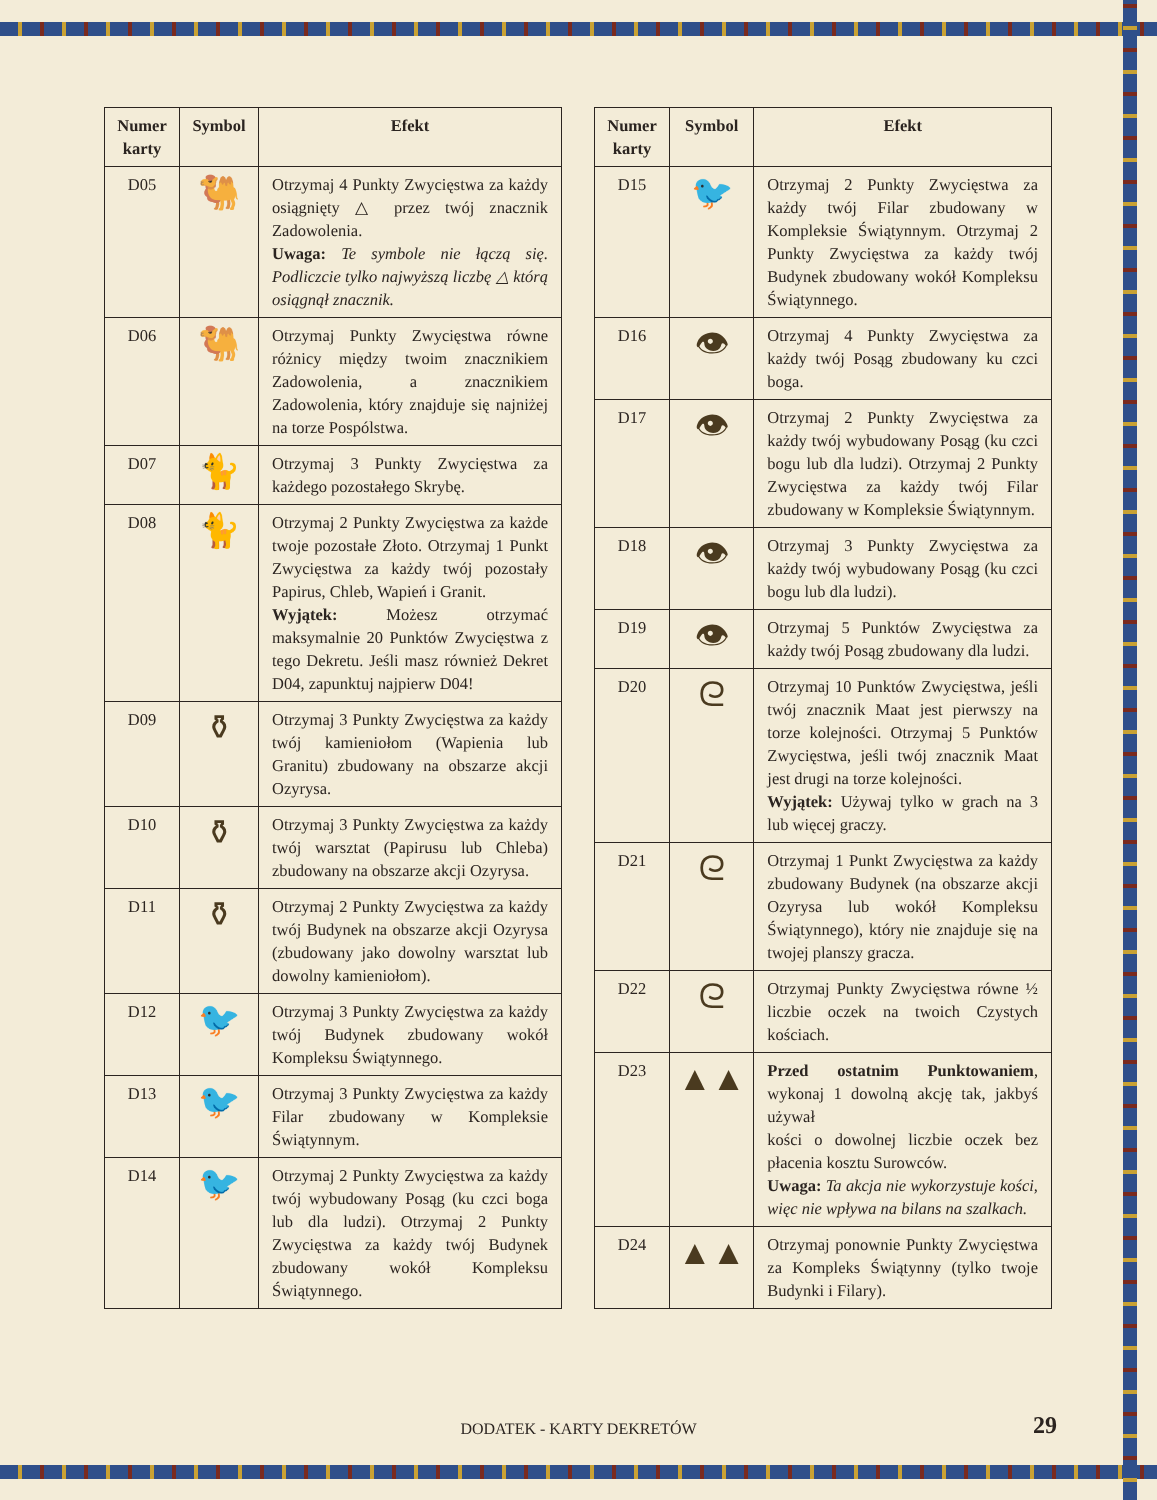| Numer karty | Symbol | Efekt |
| --- | --- | --- |
| D05 | 🐫 | Otrzymaj 4 Punkty Zwycięstwa za każdy osiągnięty △ przez twój znacznik Zadowolenia. Uwaga: Te symbole nie łączą się. Podliczcie tylko najwyższą liczbę △ którą osiągnął znacznik. |
| D06 | 🐫 | Otrzymaj Punkty Zwycięstwa równe różnicy między twoim znacznikiem Zadowolenia, a znacznikiem Zadowolenia, który znajduje się najniżej na torze Pospólstwa. |
| D07 | 🐈 | Otrzymaj 3 Punkty Zwycięstwa za każdego pozostałego Skrybę. |
| D08 | 🐈 | Otrzymaj 2 Punkty Zwycięstwa za każde twoje pozostałe Złoto. Otrzymaj 1 Punkt Zwycięstwa za każdy twój pozostały Papirus, Chleb, Wapień i Granit. Wyjątek: Możesz otrzymać maksymalnie 20 Punktów Zwycięstwa z tego Dekretu. Jeśli masz również Dekret D04, zapunktuj najpierw D04! |
| D09 | ⚱ | Otrzymaj 3 Punkty Zwycięstwa za każdy twój kamieniołom (Wapienia lub Granitu) zbudowany na obszarze akcji Ozyrysa. |
| D10 | ⚱ | Otrzymaj 3 Punkty Zwycięstwa za każdy twój warsztat (Papirusu lub Chleba) zbudowany na obszarze akcji Ozyrysa. |
| D11 | ⚱ | Otrzymaj 2 Punkty Zwycięstwa za każdy twój Budynek na obszarze akcji Ozyrysa (zbudowany jako dowolny warsztat lub dowolny kamieniołom). |
| D12 | 🐦 | Otrzymaj 3 Punkty Zwycięstwa za każdy twój Budynek zbudowany wokół Kompleksu Świątynnego. |
| D13 | 🐦 | Otrzymaj 3 Punkty Zwycięstwa za każdy Filar zbudowany w Kompleksie Świątynnym. |
| D14 | 🐦 | Otrzymaj 2 Punkty Zwycięstwa za każdy twój wybudowany Posąg (ku czci boga lub dla ludzi). Otrzymaj 2 Punkty Zwycięstwa za każdy twój Budynek zbudowany wokół Kompleksu Świątynnego. |
| Numer karty | Symbol | Efekt |
| --- | --- | --- |
| D15 | 🐦 | Otrzymaj 2 Punkty Zwycięstwa za każdy twój Filar zbudowany w Kompleksie Świątynnym. Otrzymaj 2 Punkty Zwycięstwa za każdy twój Budynek zbudowany wokół Kompleksu Świątynnego. |
| D16 | 👁 | Otrzymaj 4 Punkty Zwycięstwa za każdy twój Posąg zbudowany ku czci boga. |
| D17 | 👁 | Otrzymaj 2 Punkty Zwycięstwa za każdy twój wybudowany Posąg (ku czci bogu lub dla ludzi). Otrzymaj 2 Punkty Zwycięstwa za każdy twój Filar zbudowany w Kompleksie Świątynnym. |
| D18 | 👁 | Otrzymaj 3 Punkty Zwycięstwa za każdy twój wybudowany Posąg (ku czci bogu lub dla ludzi). |
| D19 | 👁 | Otrzymaj 5 Punktów Zwycięstwa za każdy twój Posąg zbudowany dla ludzi. |
| D20 | ᘓ | Otrzymaj 10 Punktów Zwycięstwa, jeśli twój znacznik Maat jest pierwszy na torze kolejności. Otrzymaj 5 Punktów Zwycięstwa, jeśli twój znacznik Maat jest drugi na torze kolejności. Wyjątek: Używaj tylko w grach na 3 lub więcej graczy. |
| D21 | ᘓ | Otrzymaj 1 Punkt Zwycięstwa za każdy zbudowany Budynek (na obszarze akcji Ozyrysa lub wokół Kompleksu Świątynnego), który nie znajduje się na twojej planszy gracza. |
| D22 | ᘓ | Otrzymaj Punkty Zwycięstwa równe ½ liczbie oczek na twoich Czystych kościach. |
| D23 | ▲▲ | Przed ostatnim Punktowaniem , wykonaj 1 dowolną akcję tak, jakbyś używał kości o dowolnej liczbie oczek bez płacenia kosztu Surowców. Uwaga: Ta akcja nie wykorzystuje kości, więc nie wpływa na bilans na szalkach. |
| D24 | ▲▲ | Otrzymaj ponownie Punkty Zwycięstwa za Kompleks Świątynny (tylko twoje Budynki i Filary). |
DODATEK - KARTY DEKRETÓW 29